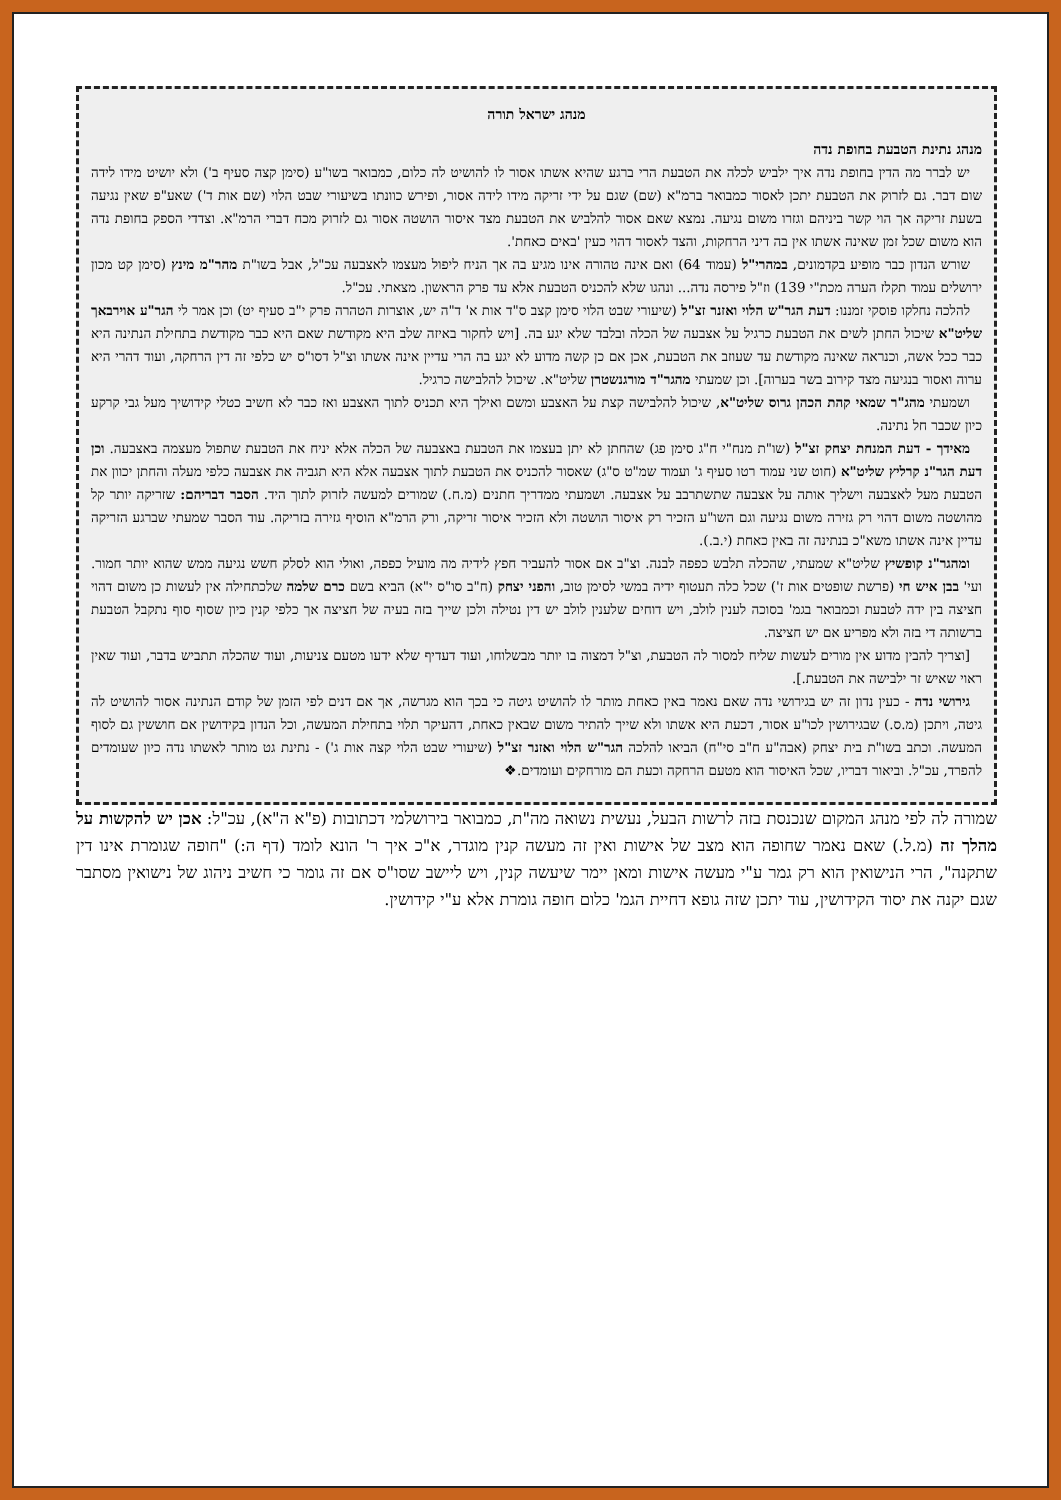מנהג ישראל תורה
מנהג נתינת הטבעת בחופת נדה
יש לברר מה הדין בחופת נדה איך ילביש לכלה את הטבעת הרי ברגע שהיא אשתו אסור לו להושיט לה כלום, כמבואר בשו"ע (סימן קצה סעיף ב') ולא יושיט מידו לידה שום דבר. גם לזרוק את הטבעת יתכן לאסור כמבואר ברמ"א (שם) שגם על ידי זריקה מידו לידה אסור, ופירש כוונתו בשיעורי שבט הלוי (שם אות ד') שאע"פ שאין נגיעה בשעת זריקה אך הוי קשר ביניהם וגזרו משום נגיעה. נמצא שאם אסור להלביש את הטבעת מצד איסור הושטה אסור גם לזרוק מכח דברי הרמ"א. וצדדי הספק בחופת נדה הוא משום שכל זמן שאינה אשתו אין בה דיני הרחקות, והצד לאסור דהוי כעין 'באים כאחת'.
שורש הנדון כבר מופיע בקדמונים, במהרי"ל (עמוד 64) ואם אינה טהורה אינו מגיע בה אך הניח ליפול מעצמו לאצבעה עכ"ל, אבל בשו"ת מהר"מ מינץ (סימן קט מכון ירושלים עמוד תקלז הערה מכת"י 139) וז"ל פירסה נדה... ונהגו שלא להכניס הטבעת אלא עד פרק הראשון. מצאתי. עכ"ל.
להלכה נחלקו פוסקי זמננו: דעת הגר"ש הלוי ואזנר זצ"ל (שיעורי שבט הלוי סימן קצב ס"ד אות א' ד"ה יש, אוצרות הטהרה פרק י"ב סעיף יט) וכן אמר לי הגר"ע אוירבאך שליט"א שיכול החתן לשים את הטבעת כרגיל על אצבעה של הכלה ובלבד שלא יגע בה. [ויש לחקור באיזה שלב היא מקודשת שאם היא כבר מקודשת בתחילת הנתינה היא כבר ככל אשה, וכנראה שאינה מקודשת עד שעוזב את הטבעת, אכן אם כן קשה מדוע לא יגע בה הרי עדיין אינה אשתו וצ"ל דסו"ס יש כלפי זה דין הרחקה, ועוד דהרי היא ערוה ואסור בנגיעה מצד קירוב בשר בערוה]. וכן שמעתי מהגר"ד מורגנשטרן שליט"א. שיכול להלבישה כרגיל.
ושמעתי מהג"ר שמאי קהת הכהן גרוס שליט"א, שיכול להלבישה קצת על האצבע ומשם ואילך היא תכניס לתוך האצבע ואז כבר לא חשיב כטלי קידושיך מעל גבי קרקע כיון שכבר חל נתינה.
מאידך - דעת המנחת יצחק זצ"ל (שו"ת מנח"י ח"ג סימן פג) שהחתן לא יתן בעצמו את הטבעת באצבעה של הכלה אלא יניח את הטבעת שתפול מעצמה באצבעה. וכן דעת הגר"נ קרליץ שליט"א (חוט שני עמוד רטו סעיף ג' ועמוד שמ"ט ס"ג) שאסור להכניס את הטבעת לתוך אצבעה אלא היא תגביה את אצבעה כלפי מעלה והחתן יכוון את הטבעת מעל לאצבעה וישליך אותה על אצבעה שתשתרבב על אצבעה. ושמעתי ממדריך חתנים (מ.ח.) שמורים למעשה לזרוק לתוך היד. הסבר דבריהם: שזריקה יותר קל מהושטה משום דהוי רק גזירה משום נגיעה וגם השו"ע הזכיר רק איסור הושטה ולא הזכיר איסור זריקה, ורק הרמ"א הוסיף גזירה בזריקה. עוד הסבר שמעתי שברגע הזריקה עדיין אינה אשתו משא"כ בנתינה זה באין כאחת (י.ב.).
ומהגר"נ קופשיץ שליט"א שמעתי, שהכלה תלבש כפפה לבנה. וצ"ב אם אסור להעביר חפץ לידיה מה מועיל כפפה, ואולי הוא לסלק חשש נגיעה ממש שהוא יותר חמור. ועי' בבן איש חי (פרשת שופטים אות ז') שכל כלה תעטוף ידיה במשי לסימן טוב, והפני יצחק (ח"ב סו"ס י"א) הביא בשם כרם שלמה שלכתחילה אין לעשות כן משום דהוי חציצה בין ידה לטבעת וכמבואר בגמ' בסוכה לענין לולב, ויש דוחים שלענין לולב יש דין נטילה ולכן שייך בזה בעיה של חציצה אך כלפי קנין כיון שסוף סוף נתקבל הטבעת ברשותה די בזה ולא מפריע אם יש חציצה.
[וצריך להבין מדוע אין מורים לעשות שליח למסור לה הטבעת, וצ"ל דמצוה בו יותר מבשלוחו, ועוד דעדיף שלא ידעו מטעם צניעות, ועוד שהכלה תתביש בדבר, ועוד שאין ראוי שאיש זר ילבישה את הטבעת.].
גירושי נדה - כעין נדון זה יש בגירושי נדה שאם נאמר באין כאחת מותר לו להושיט גיטה כי בכך הוא מגרשה, אך אם דנים לפי הזמן של קודם הנתינה אסור להושיט לה גיטה, ויתכן (מ.ס.) שבגירושין לכו"ע אסור, דכעת היא אשתו ולא שייך להתיר משום שבאין כאחת, דהעיקר תלוי בתחילת המעשה, וכל הנדון בקידושין אם חוששין גם לסוף המעשה. וכתב בשו"ת בית יצחק (אבה"ע ח"ב סי"ח) הביאו להלכה הגר"ש הלוי ואזנר זצ"ל (שיעורי שבט הלוי קצה אות ג') - נתינת גט מותר לאשתו נדה כיון שעומדים להפרד, עכ"ל. וביאור דבריו, שכל האיסור הוא מטעם הרחקה וכעת הם מורחקים ועומדים.❖
שמורה לה לפי מנהג המקום שנכנסת בזה לרשות הבעל, נעשית נשואה מה"ת, כמבואר בירושלמי דכתובות (פ"א ה"א), עכ"ל: אכן יש להקשות על מהלך זה (מ.ל.) שאם נאמר שחופה הוא מצב של אישות ואין זה מעשה קנין מוגדר, א"כ איך ר' הונא לומד (דף ה:) "חופה שגומרת אינו דין שתקנה", הרי הנישואין הוא רק גמר ע"י מעשה אישות ומאן יימר שיעשה קנין, ויש ליישב שסו"ס אם זה גומר כי חשיב ניהוג של נישואין מסתבר שגם יקנה את יסוד הקידושין, עוד יתכן שזה גופא דחיית הגמ' כלום חופה גומרת אלא ע"י קידושין.